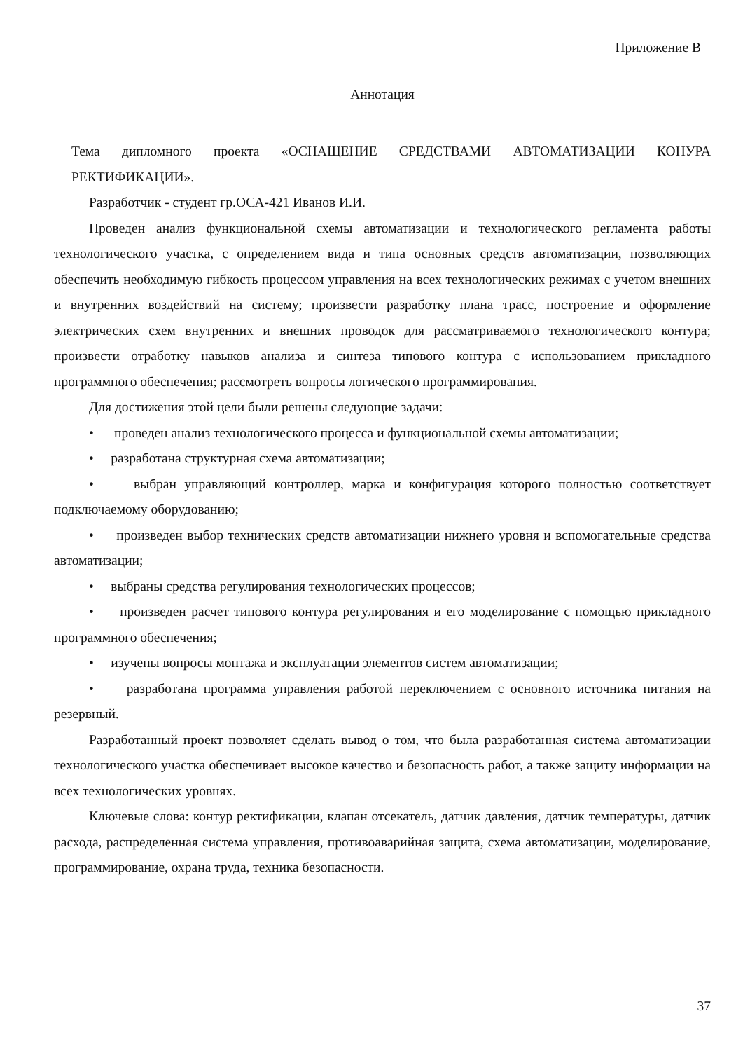Приложение В
Аннотация
Тема дипломного проекта «ОСНАЩЕНИЕ СРЕДСТВАМИ АВТОМАТИЗАЦИИ КОНУРА РЕКТИФИКАЦИИ».
Разработчик - студент гр.ОСА-421 Иванов И.И.
Проведен анализ функциональной схемы автоматизации и технологического регламента работы технологического участка, с определением вида и типа основных средств автоматизации, позволяющих обеспечить необходимую гибкость процессом управления на всех технологических режимах с учетом внешних и внутренних воздействий на систему; произвести разработку плана трасс, построение и оформление электрических схем внутренних и внешних проводок для рассматриваемого технологического контура; произвести отработку навыков анализа и синтеза типового контура с использованием прикладного программного обеспечения; рассмотреть вопросы логического программирования.
Для достижения этой цели были решены следующие задачи:
• проведен анализ технологического процесса и функциональной схемы автоматизации;
• разработана структурная схема автоматизации;
• выбран управляющий контроллер, марка и конфигурация которого полностью соответствует подключаемому оборудованию;
• произведен выбор технических средств автоматизации нижнего уровня и вспомогательные средства автоматизации;
• выбраны средства регулирования технологических процессов;
• произведен расчет типового контура регулирования и его моделирование с помощью прикладного программного обеспечения;
• изучены вопросы монтажа и эксплуатации элементов систем автоматизации;
• разработана программа управления работой переключением с основного источника питания на резервный.
Разработанный проект позволяет сделать вывод о том, что была разработанная система автоматизации технологического участка обеспечивает высокое качество и безопасность работ, а также защиту информации на всех технологических уровнях.
Ключевые слова: контур ректификации, клапан отсекатель, датчик давления, датчик температуры, датчик расхода, распределенная система управления, противоаварийная защита, схема автоматизации, моделирование, программирование, охрана труда, техника безопасности.
37